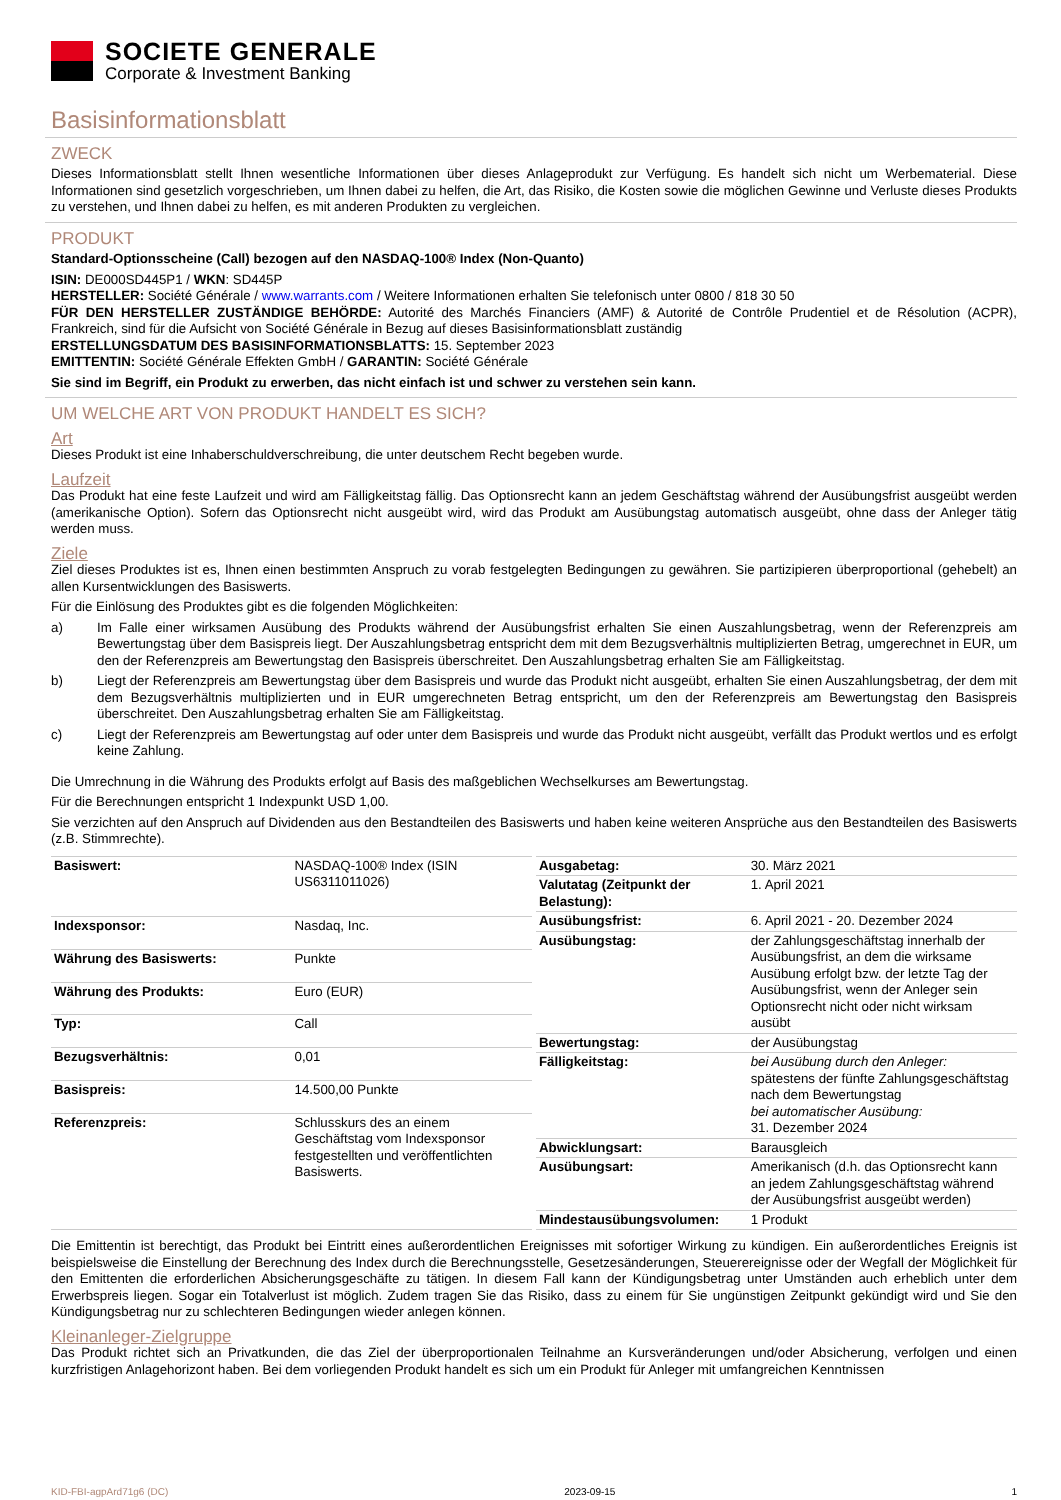SOCIETE GENERALE
Corporate & Investment Banking
Basisinformationsblatt
ZWECK
Dieses Informationsblatt stellt Ihnen wesentliche Informationen über dieses Anlageprodukt zur Verfügung. Es handelt sich nicht um Werbematerial. Diese Informationen sind gesetzlich vorgeschrieben, um Ihnen dabei zu helfen, die Art, das Risiko, die Kosten sowie die möglichen Gewinne und Verluste dieses Produkts zu verstehen, und Ihnen dabei zu helfen, es mit anderen Produkten zu vergleichen.
PRODUKT
Standard-Optionsscheine (Call) bezogen auf den NASDAQ-100® Index (Non-Quanto)
ISIN: DE000SD445P1 / WKN: SD445P
HERSTELLER: Société Générale / www.warrants.com / Weitere Informationen erhalten Sie telefonisch unter 0800 / 818 30 50
FÜR DEN HERSTELLER ZUSTÄNDIGE BEHÖRDE: Autorité des Marchés Financiers (AMF) & Autorité de Contrôle Prudentiel et de Résolution (ACPR), Frankreich, sind für die Aufsicht von Société Générale in Bezug auf dieses Basisinformationsblatt zuständig
ERSTELLUNGSDATUM DES BASISINFORMATIONSBLATTS: 15. September 2023
EMITTENTIN: Société Générale Effekten GmbH / GARANTIN: Société Générale
Sie sind im Begriff, ein Produkt zu erwerben, das nicht einfach ist und schwer zu verstehen sein kann.
UM WELCHE ART VON PRODUKT HANDELT ES SICH?
Art
Dieses Produkt ist eine Inhaberschuldverschreibung, die unter deutschem Recht begeben wurde.
Laufzeit
Das Produkt hat eine feste Laufzeit und wird am Fälligkeitstag fällig. Das Optionsrecht kann an jedem Geschäftstag während der Ausübungsfrist ausgeübt werden (amerikanische Option). Sofern das Optionsrecht nicht ausgeübt wird, wird das Produkt am Ausübungstag automatisch ausgeübt, ohne dass der Anleger tätig werden muss.
Ziele
Ziel dieses Produktes ist es, Ihnen einen bestimmten Anspruch zu vorab festgelegten Bedingungen zu gewähren. Sie partizipieren überproportional (gehebelt) an allen Kursentwicklungen des Basiswerts.
Für die Einlösung des Produktes gibt es die folgenden Möglichkeiten:
a) Im Falle einer wirksamen Ausübung des Produkts während der Ausübungsfrist erhalten Sie einen Auszahlungsbetrag, wenn der Referenzpreis am Bewertungstag über dem Basispreis liegt. Der Auszahlungsbetrag entspricht dem mit dem Bezugsverhältnis multiplizierten Betrag, umgerechnet in EUR, um den der Referenzpreis am Bewertungstag den Basispreis überschreitet. Den Auszahlungsbetrag erhalten Sie am Fälligkeitstag.
b) Liegt der Referenzpreis am Bewertungstag über dem Basispreis und wurde das Produkt nicht ausgeübt, erhalten Sie einen Auszahlungsbetrag, der dem mit dem Bezugsverhältnis multiplizierten und in EUR umgerechneten Betrag entspricht, um den der Referenzpreis am Bewertungstag den Basispreis überschreitet. Den Auszahlungsbetrag erhalten Sie am Fälligkeitstag.
c) Liegt der Referenzpreis am Bewertungstag auf oder unter dem Basispreis und wurde das Produkt nicht ausgeübt, verfällt das Produkt wertlos und es erfolgt keine Zahlung.
Die Umrechnung in die Währung des Produkts erfolgt auf Basis des maßgeblichen Wechselkurses am Bewertungstag.
Für die Berechnungen entspricht 1 Indexpunkt USD 1,00.
Sie verzichten auf den Anspruch auf Dividenden aus den Bestandteilen des Basiswerts und haben keine weiteren Ansprüche aus den Bestandteilen des Basiswerts (z.B. Stimmrechte).
| Basiswert: | NASDAQ-100® Index (ISIN US6311011026) |
| Indexsponsor: | Nasdaq, Inc. |
| Währung des Basiswerts: | Punkte |
| Währung des Produkts: | Euro (EUR) |
| Typ: | Call |
| Bezugsverhältnis: | 0,01 |
| Basispreis: | 14.500,00 Punkte |
| Referenzpreis: | Schlusskurs des an einem Geschäftstag vom Indexsponsor festgestellten und veröffentlichten Basiswerts. |
| Ausgabetag: | 30. März 2021 |
| Valutatag (Zeitpunkt der Belastung): | 1. April 2021 |
| Ausübungsfrist: | 6. April 2021 - 20. Dezember 2024 |
| Ausübungstag: | der Zahlungsgeschäftstag innerhalb der Ausübungsfrist, an dem die wirksame Ausübung erfolgt bzw. der letzte Tag der Ausübungsfrist, wenn der Anleger sein Optionsrecht nicht oder nicht wirksam ausübt |
| Bewertungstag: | der Ausübungstag |
| Fälligkeitstag: | bei Ausübung durch den Anleger: spätestens der fünfte Zahlungsgeschäftstag nach dem Bewertungstag bei automatischer Ausübung: 31. Dezember 2024 |
| Abwicklungsart: | Barausgleich |
| Ausübungsart: | Amerikanisch (d.h. das Optionsrecht kann an jedem Zahlungsgeschäftstag während der Ausübungsfrist ausgeübt werden) |
| Mindestausübungsvolumen: | 1 Produkt |
Die Emittentin ist berechtigt, das Produkt bei Eintritt eines außerordentlichen Ereignisses mit sofortiger Wirkung zu kündigen. Ein außerordentliches Ereignis ist beispielsweise die Einstellung der Berechnung des Index durch die Berechnungsstelle, Gesetzesänderungen, Steuerereignisse oder der Wegfall der Möglichkeit für den Emittenten die erforderlichen Absicherungsgeschäfte zu tätigen. In diesem Fall kann der Kündigungsbetrag unter Umständen auch erheblich unter dem Erwerbspreis liegen. Sogar ein Totalverlust ist möglich. Zudem tragen Sie das Risiko, dass zu einem für Sie ungünstigen Zeitpunkt gekündigt wird und Sie den Kündigungsbetrag nur zu schlechteren Bedingungen wieder anlegen können.
Kleinanleger-Zielgruppe
Das Produkt richtet sich an Privatkunden, die das Ziel der überproportionalen Teilnahme an Kursveränderungen und/oder Absicherung, verfolgen und einen kurzfristigen Anlagehorizont haben. Bei dem vorliegenden Produkt handelt es sich um ein Produkt für Anleger mit umfangreichen Kenntnissen
KID-FBI-agpArd71g6 (DC) 2023-09-15 1